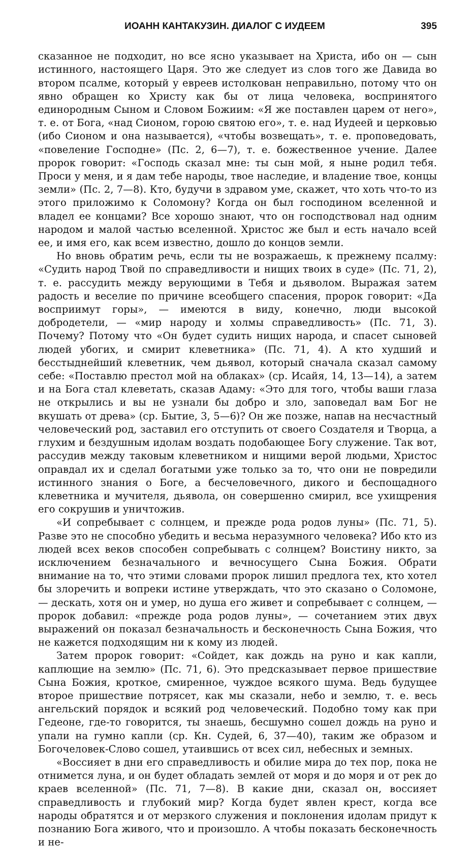ИОАНН КАНТАКУЗИН. ДИАЛОГ С ИУДЕЕМ 395
сказанное не подходит, но все ясно указывает на Христа, ибо он — сын истинного, настоящего Царя. Это же следует из слов того же Давида во втором псалме, который у евреев истолкован неправильно, потому что он явно обращен ко Христу как бы от лица человека, воспринятого единородным Сыном и Словом Божиим: «Я же поставлен царем от него», т. е. от Бога, «над Сионом, горою святою его», т. е. над Иудеей и церковью (ибо Сионом и она называется), «чтобы возвещать», т. е. проповедовать, «повеление Господне» (Пс. 2, 6—7), т. е. божественное учение. Далее пророк говорит: «Господь сказал мне: ты сын мой, я ныне родил тебя. Проси у меня, и я дам тебе народы, твое наследие, и владение твое, концы земли» (Пс. 2, 7—8). Кто, будучи в здравом уме, скажет, что хоть что-то из этого приложимо к Соломону? Когда он был господином вселенной и владел ее концами? Все хорошо знают, что он господствовал над одним народом и малой частью вселенной. Христос же был и есть начало всей ее, и имя его, как всем известно, дошло до концов земли.
Но вновь обратим речь, если ты не возражаешь, к прежнему псалму: «Судить народ Твой по справедливости и нищих твоих в суде» (Пс. 71, 2), т. е. рассудить между верующими в Тебя и дьяволом. Выражая затем радость и веселие по причине всеобщего спасения, пророк говорит: «Да восприимут горы», — имеются в виду, конечно, люди высокой добродетели, — «мир народу и холмы справедливость» (Пс. 71, 3). Почему? Потому что «Он будет судить нищих народа, и спасет сыновей людей убогих, и смирит клеветника» (Пс. 71, 4). А кто худший и бесстыднейший клеветник, чем дьявол, который сначала сказал самому себе: «Поставлю престол мой на облаках» (ср. Исайя, 14, 13—14), а затем и на Бога стал клеветать, сказав Адаму: «Это для того, чтобы ваши глаза не открылись и вы не узнали бы добро и зло, заповедал вам Бог не вкушать от древа» (ср. Бытие, 3, 5—6)? Он же позже, напав на несчастный человеческий род, заставил его отступить от своего Создателя и Творца, а глухим и бездушным идолам воздать подобающее Богу служение. Так вот, рассудив между таковым клеветником и нищими верой людьми, Христос оправдал их и сделал богатыми уже только за то, что они не повредили истинного знания о Боге, а бесчеловечного, дикого и беспощадного клеветника и мучителя, дьявола, он совершенно смирил, все ухищрения его сокрушив и уничтожив.
«И сопребывает с солнцем, и прежде рода родов луны» (Пс. 71, 5). Разве это не способно убедить и весьма неразумного человека? Ибо кто из людей всех веков способен сопребывать с солнцем? Воистину никто, за исключением безначального и вечносущего Сына Божия. Обрати внимание на то, что этими словами пророк лишил предлога тех, кто хотел бы злоречить и вопреки истине утверждать, что это сказано о Соломоне, — дескать, хотя он и умер, но душа его живет и сопребывает с солнцем, — пророк добавил: «прежде рода родов луны», — сочетанием этих двух выражений он показал безначальность и бесконечность Сына Божия, что не кажется подходящим ни к кому из людей.
Затем пророк говорит: «Сойдет, как дождь на руно и как капли, каплющие на землю» (Пс. 71, 6). Это предсказывает первое пришествие Сына Божия, кроткое, смиренное, чуждое всякого шума. Ведь будущее второе пришествие потрясет, как мы сказали, небо и землю, т. е. весь ангельский порядок и всякий род человеческий. Подобно тому как при Гедеоне, где-то говорится, ты знаешь, бесшумно сошел дождь на руно и упали на гумно капли (ср. Кн. Судей, 6, 37—40), таким же образом и Богочеловек-Слово сошел, утаившись от всех сил, небесных и земных.
«Воссияет в дни его справедливость и обилие мира до тех пор, пока не отнимется луна, и он будет обладать землей от моря и до моря и от рек до краев вселенной» (Пс. 71, 7—8). В какие дни, сказал он, воссияет справедливость и глубокий мир? Когда будет явлен крест, когда все народы обратятся и от мерзкого служения и поклонения идолам придут к познанию Бога живого, что и произошло. А чтобы показать бесконечность и не-